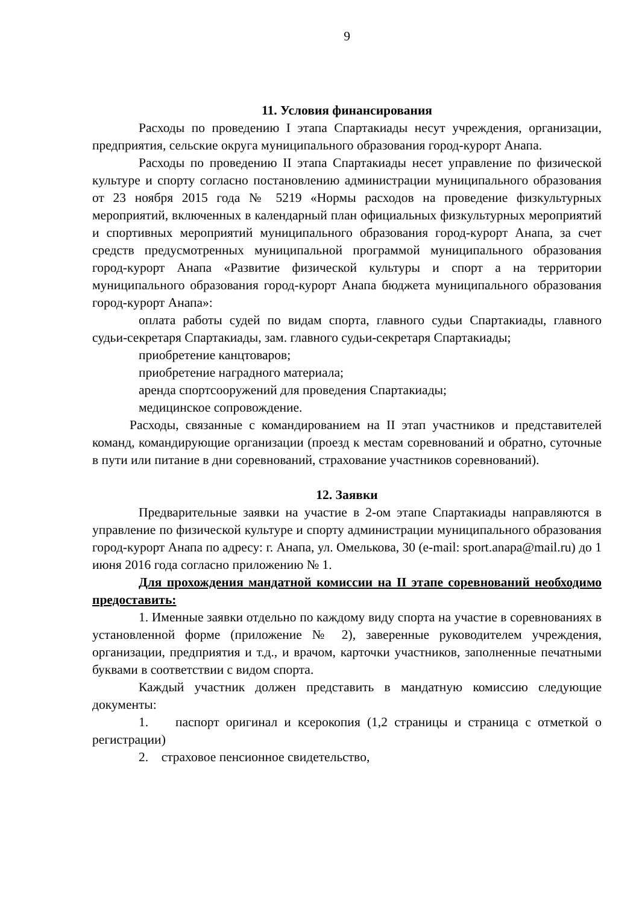9
11. Условия финансирования
Расходы по проведению I этапа Спартакиады несут учреждения, организации, предприятия, сельские округа муниципального образования город-курорт Анапа.
Расходы по проведению II этапа Спартакиады несет управление по физической культуре и спорту согласно постановлению администрации муниципального образования от 23 ноября 2015 года № 5219 «Нормы расходов на проведение физкультурных мероприятий, включенных в календарный план официальных физкультурных мероприятий и спортивных мероприятий муниципального образования город-курорт Анапа, за счет средств предусмотренных муниципальной программой муниципального образования город-курорт Анапа «Развитие физической культуры и спорт а на территории муниципального образования город-курорт Анапа бюджета муниципального образования город-курорт Анапа»:
оплата работы судей по видам спорта, главного судьи Спартакиады, главного судьи-секретаря Спартакиады, зам. главного судьи-секретаря Спартакиады;
приобретение канцтоваров;
приобретение наградного материала;
аренда спортсооружений для проведения Спартакиады;
медицинское сопровождение.
Расходы, связанные с командированием на II этап участников и представителей команд, командирующие организации (проезд к местам соревнований и обратно, суточные в пути или питание в дни соревнований, страхование участников соревнований).
12. Заявки
Предварительные заявки на участие в 2-ом этапе Спартакиады направляются в управление по физической культуре и спорту администрации муниципального образования город-курорт Анапа по адресу: г. Анапа, ул. Омелькова, 30 (e-mail: sport.anapa@mail.ru) до 1 июня 2016 года согласно приложению № 1.
Для прохождения мандатной комиссии на II этапе соревнований необходимо предоставить:
1. Именные заявки отдельно по каждому виду спорта на участие в соревнованиях в установленной форме (приложение № 2), заверенные руководителем учреждения, организации, предприятия и т.д., и врачом, карточки участников, заполненные печатными буквами в соответствии с видом спорта.
Каждый участник должен представить в мандатную комиссию следующие документы:
1. паспорт оригинал и ксерокопия (1,2 страницы и страница с отметкой о регистрации)
2. страховое пенсионное свидетельство,